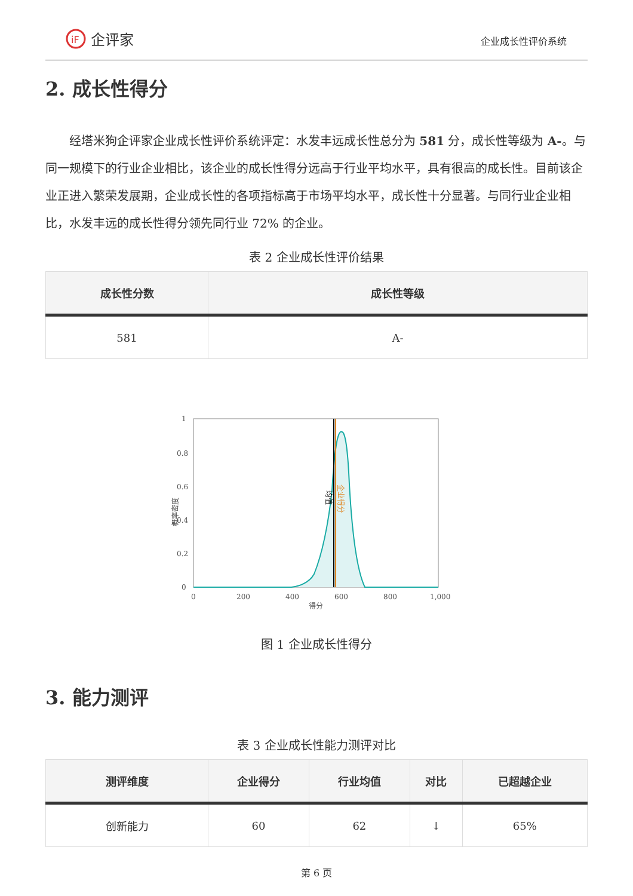iF
企评家
企业成长性评价系统
2. 成长性得分
经塔米狗企评家企业成长性评价系统评定：水发丰远成长性总分为 581 分，成长性等级为 A-。与同一规模下的行业企业相比，该企业的成长性得分远高于行业平均水平，具有很高的成长性。目前该企业正进入繁荣发展期，企业成长性的各项指标高于市场平均水平，成长性十分显著。与同行业企业相比，水发丰远的成长性得分领先同行业 72% 的企业。
表 2 企业成长性评价结果
| 成长性分数 | 成长性等级 |
| --- | --- |
| 581 | A- |
1
0.8
0.6
0.4
0.2
0
0
200
400
600
800
1,000
得分
概率密度
均值
企业得分
图 1 企业成长性得分
3. 能力测评
表 3 企业成长性能力测评对比
| 测评维度 | 企业得分 | 行业均值 | 对比 | 已超越企业 |
| --- | --- | --- | --- | --- |
| 创新能力 | 60 | 62 | ↓ | 65% |
第 6 页